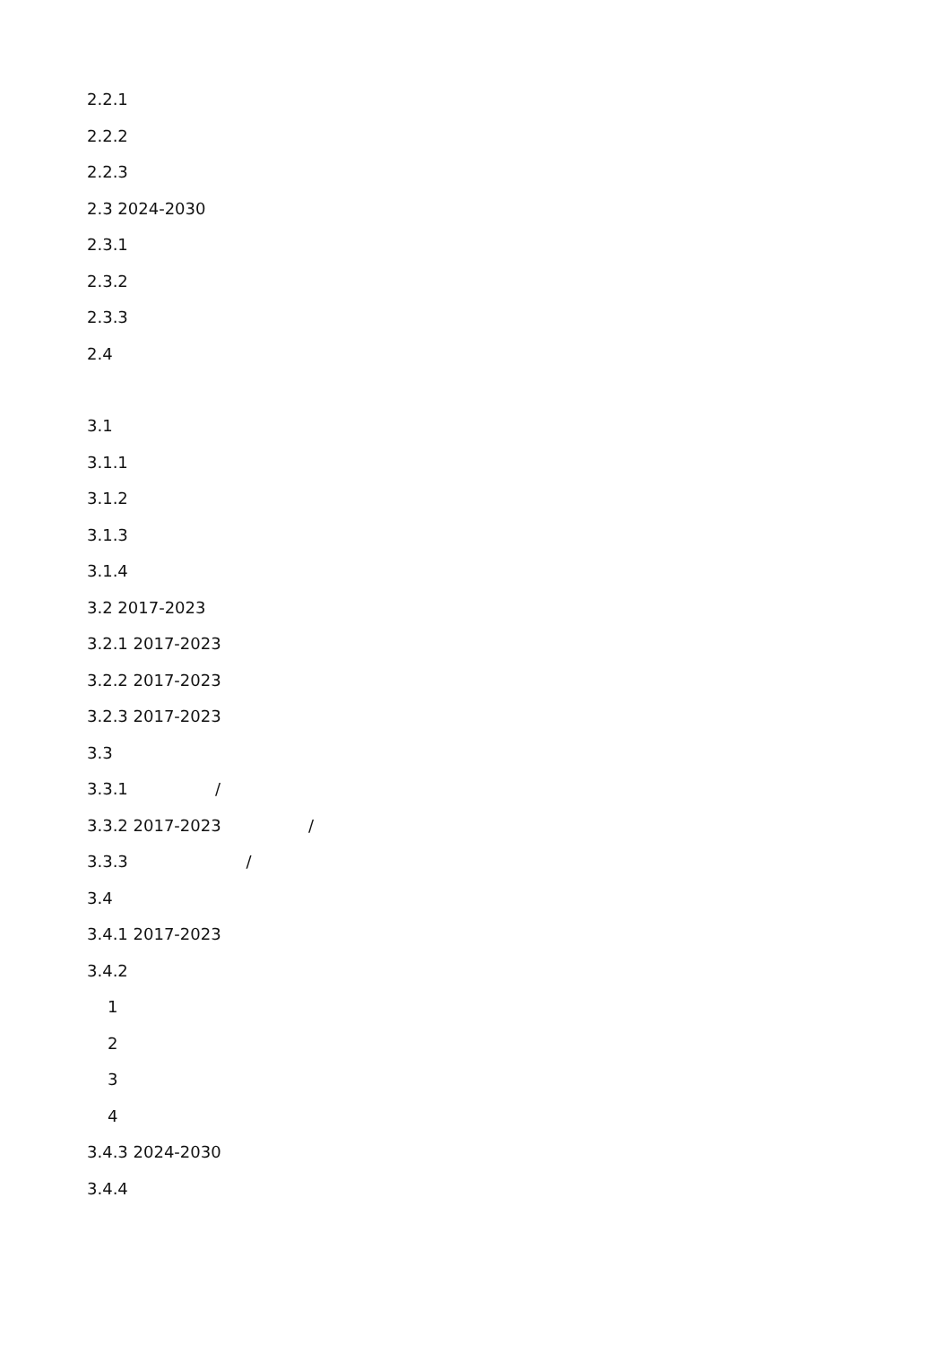2.2.1
2.2.2
2.2.3
2.3 2024-2030
2.3.1
2.3.2
2.3.3
2.4
3.1
3.1.1
3.1.2
3.1.3
3.1.4
3.2 2017-2023
3.2.1 2017-2023
3.2.2 2017-2023
3.2.3 2017-2023
3.3
3.3.1 /
3.3.2 2017-2023 /
3.3.3 /
3.4
3.4.1 2017-2023
3.4.2
1
2
3
4
3.4.3 2024-2030
3.4.4